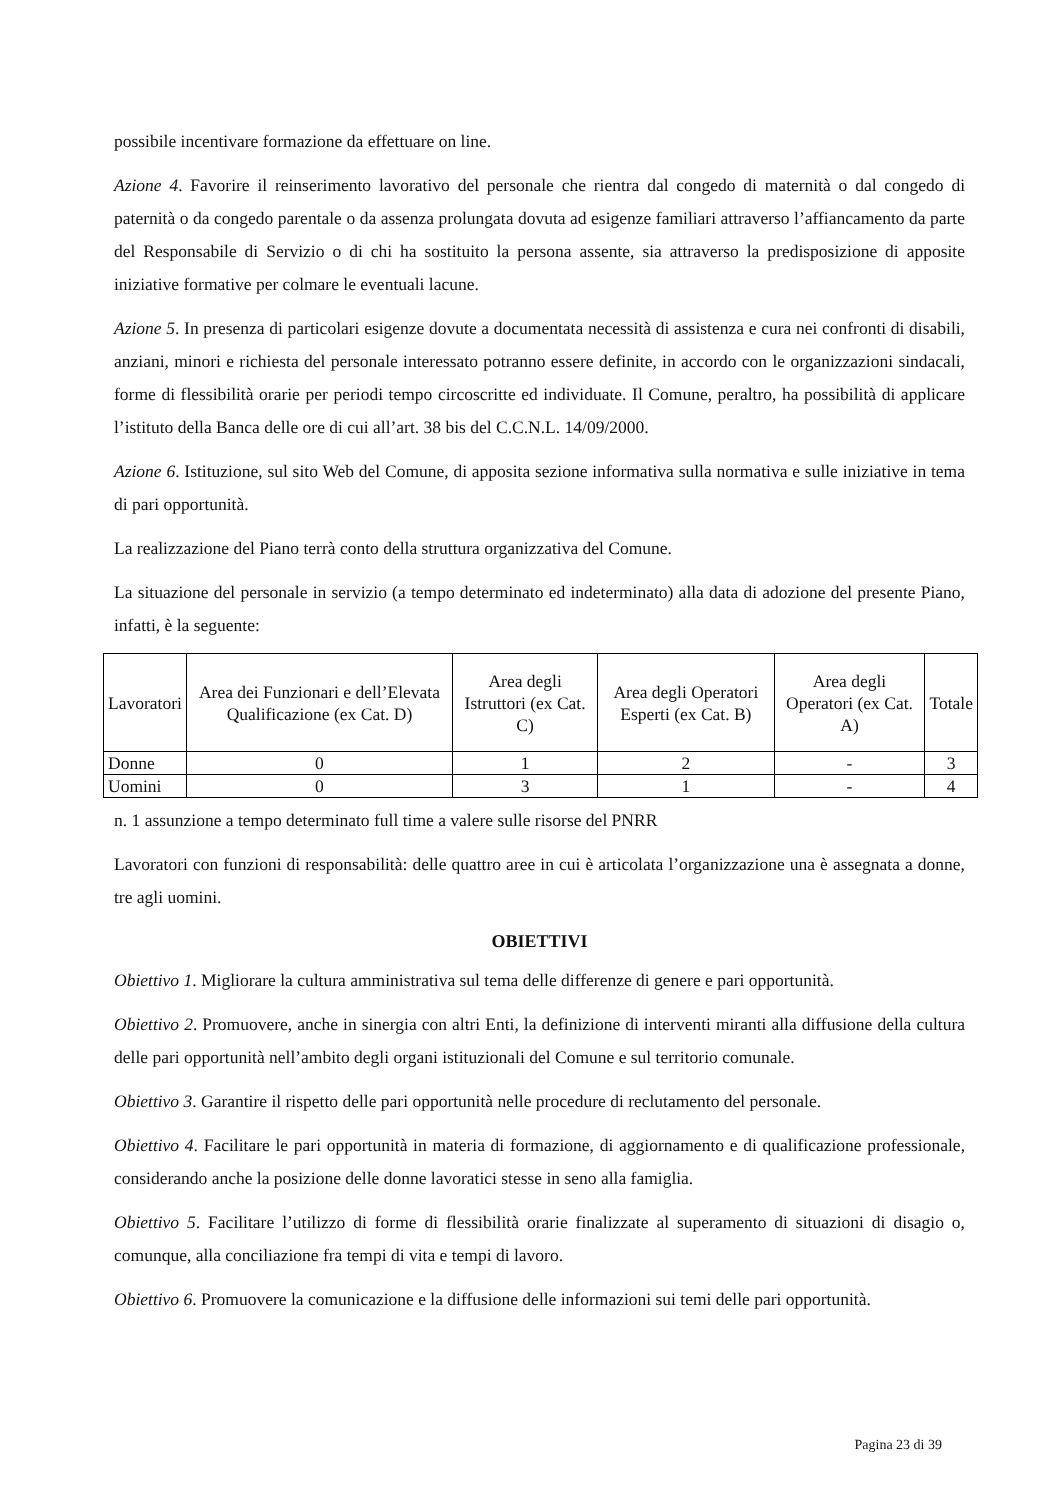possibile incentivare formazione da effettuare on line.
Azione 4. Favorire il reinserimento lavorativo del personale che rientra dal congedo di maternità o dal congedo di paternità o da congedo parentale o da assenza prolungata dovuta ad esigenze familiari attraverso l’affiancamento da parte del Responsabile di Servizio o di chi ha sostituito la persona assente, sia attraverso la predisposizione di apposite iniziative formative per colmare le eventuali lacune.
Azione 5. In presenza di particolari esigenze dovute a documentata necessità di assistenza e cura nei confronti di disabili, anziani, minori e richiesta del personale interessato potranno essere definite, in accordo con le organizzazioni sindacali, forme di flessibilità orarie per periodi tempo circoscritte ed individuate. Il Comune, peraltro, ha possibilità di applicare l’istituto della Banca delle ore di cui all’art. 38 bis del C.C.N.L. 14/09/2000.
Azione 6. Istituzione, sul sito Web del Comune, di apposita sezione informativa sulla normativa e sulle iniziative in tema di pari opportunità.
La realizzazione del Piano terrà conto della struttura organizzativa del Comune.
La situazione del personale in servizio (a tempo determinato ed indeterminato) alla data di adozione del presente Piano, infatti, è la seguente:
| Lavoratori | Area dei Funzionari e dell’Elevata Qualificazione (ex Cat. D) | Area degli Istruttori (ex Cat. C) | Area degli Operatori Esperti (ex Cat. B) | Area degli Operatori (ex Cat. A) | Totale |
| --- | --- | --- | --- | --- | --- |
| Donne | 0 | 1 | 2 | - | 3 |
| Uomini | 0 | 3 | 1 | - | 4 |
n. 1 assunzione a tempo determinato full time a valere sulle risorse del PNRR
Lavoratori con funzioni di responsabilità: delle quattro aree in cui è articolata l’organizzazione una è assegnata a donne, tre agli uomini.
OBIETTIVI
Obiettivo 1. Migliorare la cultura amministrativa sul tema delle differenze di genere e pari opportunità.
Obiettivo 2. Promuovere, anche in sinergia con altri Enti, la definizione di interventi miranti alla diffusione della cultura delle pari opportunità nell’ambito degli organi istituzionali del Comune e sul territorio comunale.
Obiettivo 3. Garantire il rispetto delle pari opportunità nelle procedure di reclutamento del personale.
Obiettivo 4. Facilitare le pari opportunità in materia di formazione, di aggiornamento e di qualificazione professionale, considerando anche la posizione delle donne lavoratici stesse in seno alla famiglia.
Obiettivo 5. Facilitare l’utilizzo di forme di flessibilità orarie finalizzate al superamento di situazioni di disagio o, comunque, alla conciliazione fra tempi di vita e tempi di lavoro.
Obiettivo 6. Promuovere la comunicazione e la diffusione delle informazioni sui temi delle pari opportunità.
Pagina 23 di 39